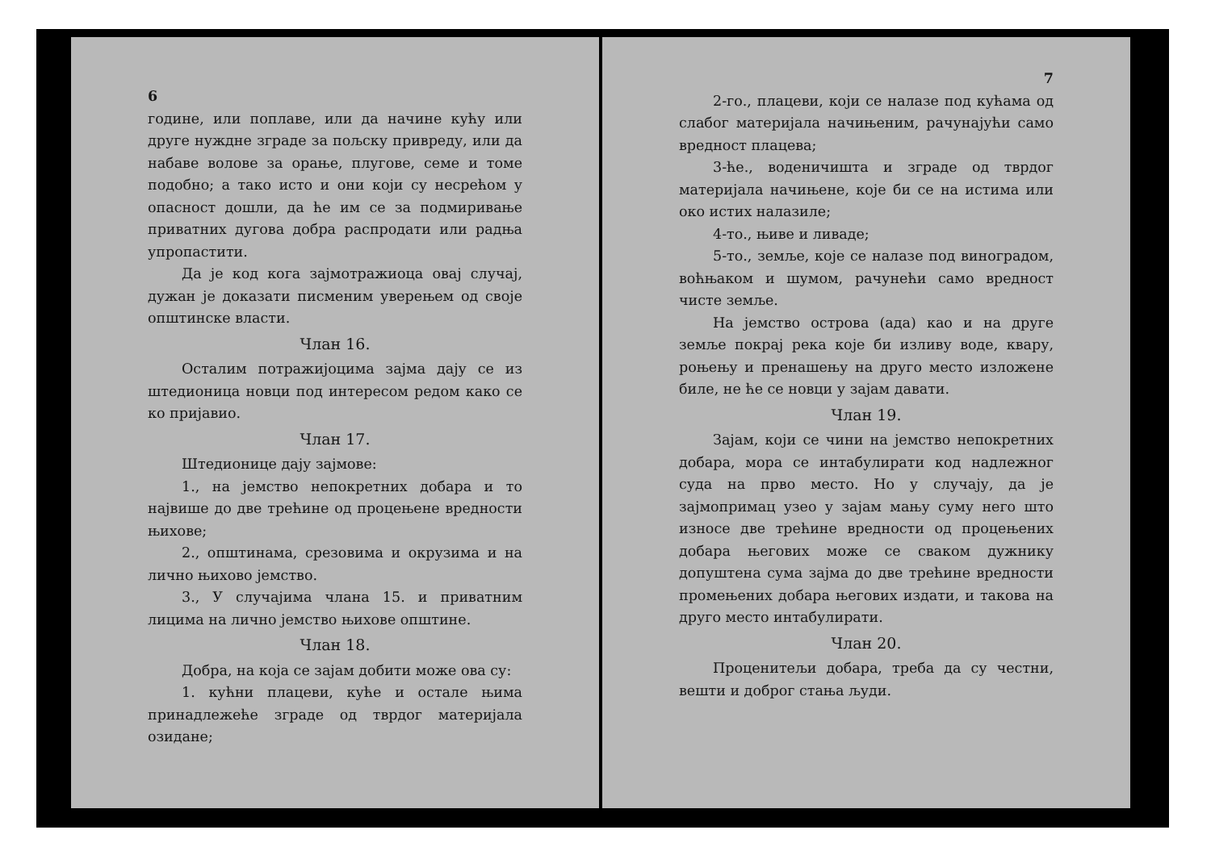6
године, или поплаве, или да начине кућу или друге нуждне зграде за пољску привреду, или да набаве волове за орање, плугове, семе и томе подобно; а тако исто и они који су несрећом у опасност дошли, да ће им се за подмиривање приватних дугова добра распродати или радња упропастити.
Да је код кога зајмотражиоца овај случај, дужан је доказати писменим уверењем од своје општинске власти.
Члан 16.
Осталим потражијоцима зајма дају се из штедионица новци под интересом редом како се ко пријавио.
Члан 17.
Штедионице дају зајмове:
1., на јемство непокретних добара и то највише до две трећине од процењене вредности њихове;
2., општинама, срезовима и окрузима и на лично њихово јемство.
3., У случајима члана 15. и приватним лицима на лично јемство њихове општине.
Члан 18.
Добра, на која се зајам добити може ова су:
1. кућни плацеви, куће и остале њима принадлежеће зграде од тврдог материјала озидане;
7
2-го., плацеви, који се налазе под кућама од слабог материјала начињеним, рачунајући само вредност плацева;
3-ће., воденичишта и зграде од тврдог материјала начињене, које би се на истима или око истих налазиле;
4-то., њиве и ливаде;
5-то., земље, које се налазе под виноградом, воћњаком и шумом, рачунећи само вредност чисте земље.
На јемство острова (ада) као и на друге земље покрај река које би изливу воде, квару, роњењу и пренашењу на друго место изложене биле, не ће се новци у зајам давати.
Члан 19.
Зајам, који се чини на јемство непокретних добара, мора се интабулирати код надлежног суда на прво место. Но у случају, да је зајмопримац узео у зајам мању суму него што износе две трећине вредности од процењених добара његових може се сваком дужнику допуштена сума зајма до две трећине вредности промењених добара његових издати, и такова на друго место интабулирати.
Члан 20.
Проценитељи добара, треба да су честни, вешти и доброг стања људи.